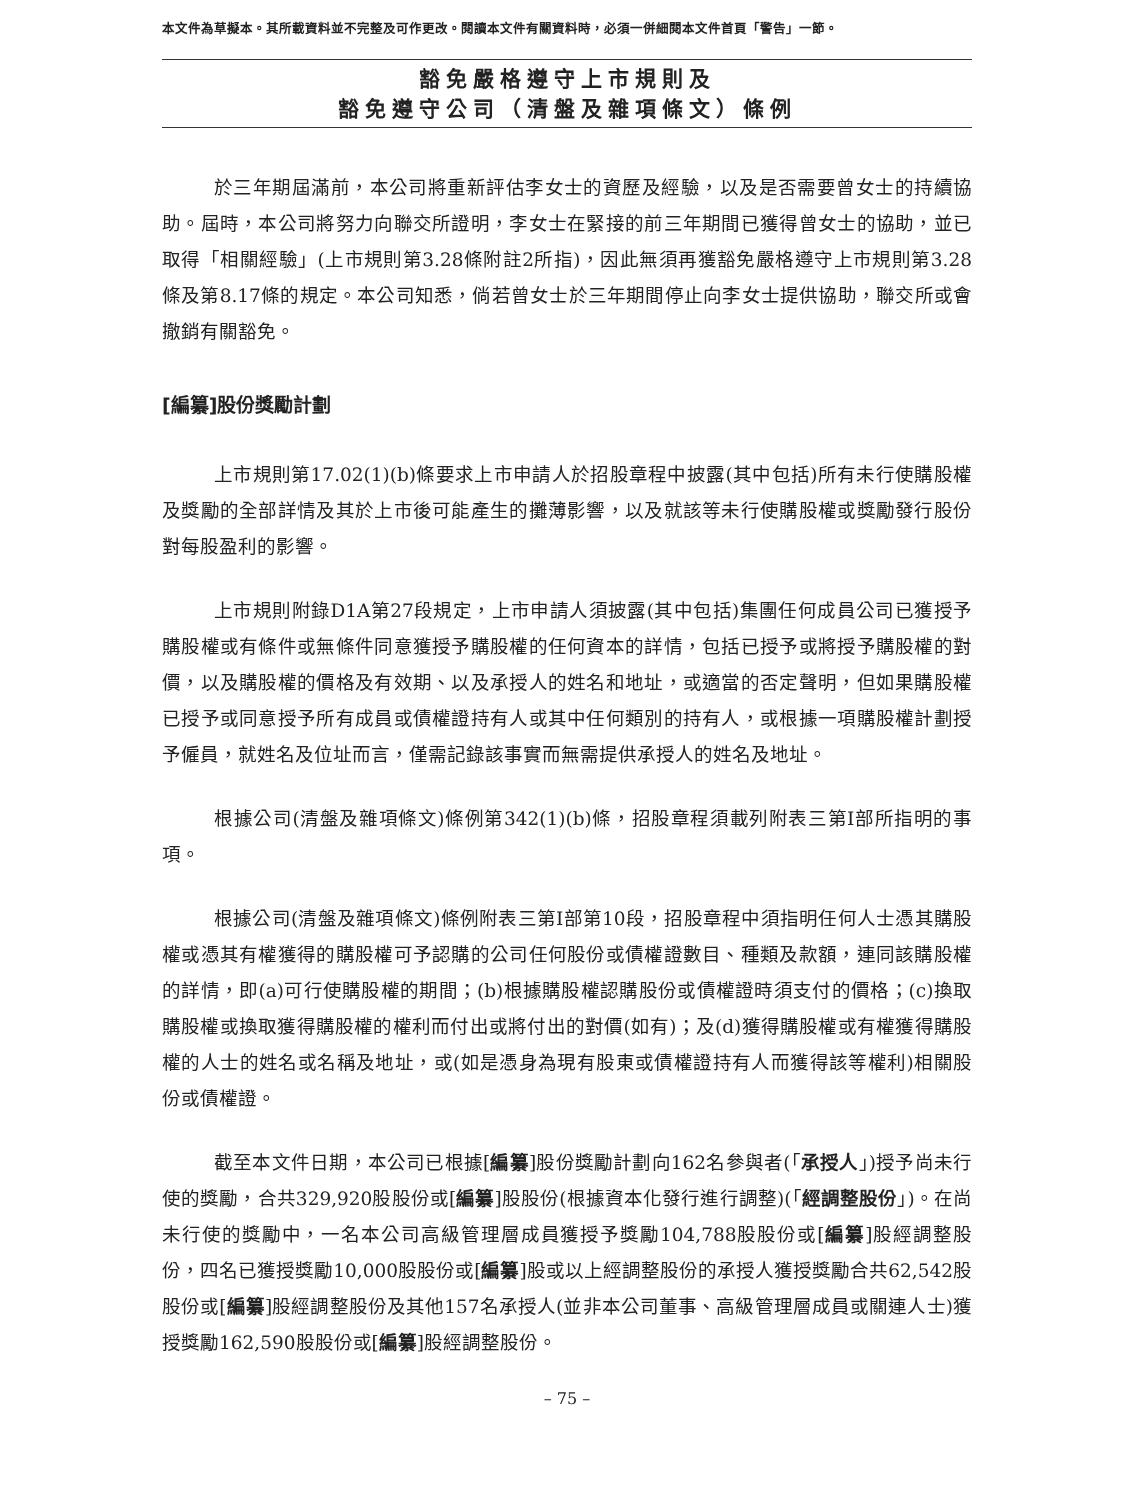本文件為草擬本。其所載資料並不完整及可作更改。閱讀本文件有關資料時，必須一併細閱本文件首頁「警告」一節。
豁免嚴格遵守上市規則及
豁免遵守公司（清盤及雜項條文）條例
於三年期屆滿前，本公司將重新評估李女士的資歷及經驗，以及是否需要曾女士的持續協助。屆時，本公司將努力向聯交所證明，李女士在緊接的前三年期間已獲得曾女士的協助，並已取得「相關經驗」(上市規則第3.28條附註2所指)，因此無須再獲豁免嚴格遵守上市規則第3.28條及第8.17條的規定。本公司知悉，倘若曾女士於三年期間停止向李女士提供協助，聯交所或會撤銷有關豁免。
[編纂]股份獎勵計劃
上市規則第17.02(1)(b)條要求上市申請人於招股章程中披露(其中包括)所有未行使購股權及獎勵的全部詳情及其於上市後可能產生的攤薄影響，以及就該等未行使購股權或獎勵發行股份對每股盈利的影響。
上市規則附錄D1A第27段規定，上市申請人須披露(其中包括)集團任何成員公司已獲授予購股權或有條件或無條件同意獲授予購股權的任何資本的詳情，包括已授予或將授予購股權的對價，以及購股權的價格及有效期、以及承授人的姓名和地址，或適當的否定聲明，但如果購股權已授予或同意授予所有成員或債權證持有人或其中任何類別的持有人，或根據一項購股權計劃授予僱員，就姓名及位址而言，僅需記錄該事實而無需提供承授人的姓名及地址。
根據公司(清盤及雜項條文)條例第342(1)(b)條，招股章程須載列附表三第I部所指明的事項。
根據公司(清盤及雜項條文)條例附表三第I部第10段，招股章程中須指明任何人士憑其購股權或憑其有權獲得的購股權可予認購的公司任何股份或債權證數目、種類及款額，連同該購股權的詳情，即(a)可行使購股權的期間；(b)根據購股權認購股份或債權證時須支付的價格；(c)換取購股權或換取獲得購股權的權利而付出或將付出的對價(如有)；及(d)獲得購股權或有權獲得購股權的人士的姓名或名稱及地址，或(如是憑身為現有股東或債權證持有人而獲得該等權利)相關股份或債權證。
截至本文件日期，本公司已根據[編纂]股份獎勵計劃向162名參與者(「承授人」)授予尚未行使的獎勵，合共329,920股股份或[編纂]股股份(根據資本化發行進行調整)(「經調整股份」)。在尚未行使的獎勵中，一名本公司高級管理層成員獲授予獎勵104,788股股份或[編纂]股經調整股份，四名已獲授獎勵10,000股股份或[編纂]股或以上經調整股份的承授人獲授獎勵合共62,542股股份或[編纂]股經調整股份及其他157名承授人(並非本公司董事、高級管理層成員或關連人士)獲授獎勵162,590股股份或[編纂]股經調整股份。
– 75 –